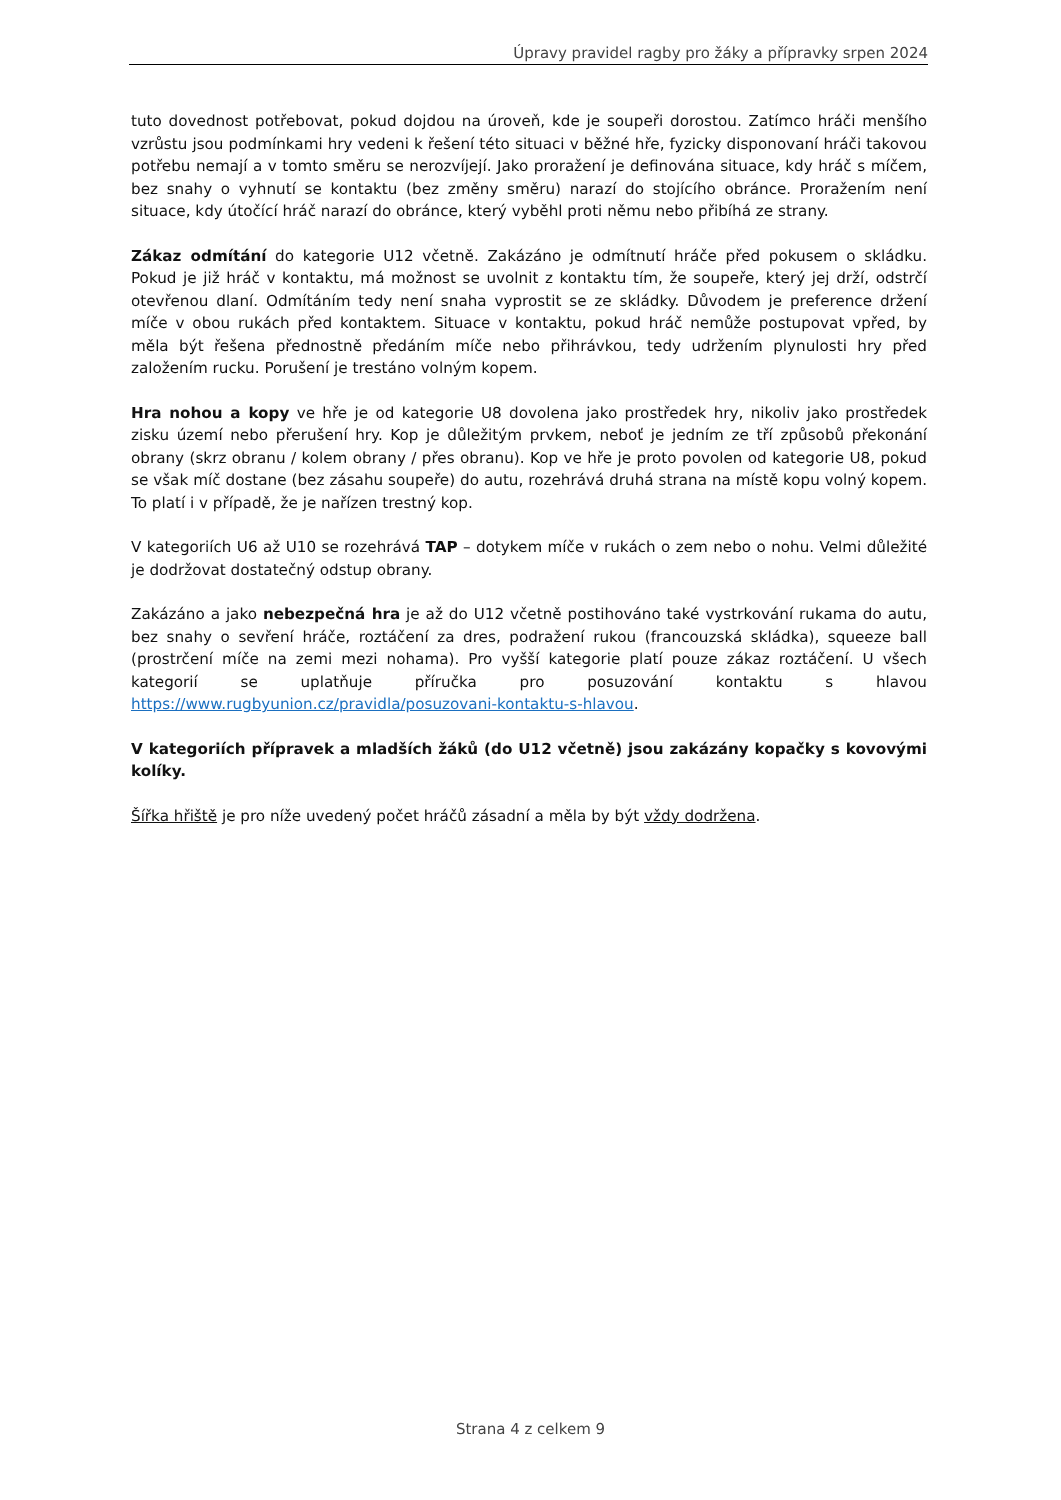Úpravy pravidel ragby pro žáky a přípravky srpen 2024
tuto dovednost potřebovat, pokud dojdou na úroveň, kde je soupeři dorostou. Zatímco hráči menšího vzrůstu jsou podmínkami hry vedeni k řešení této situaci v běžné hře, fyzicky disponovaní hráči takovou potřebu nemají a v tomto směru se nerozvíjejí. Jako proražení je definována situace, kdy hráč s míčem, bez snahy o vyhnutí se kontaktu (bez změny směru) narazí do stojícího obránce. Proražením není situace, kdy útočící hráč narazí do obránce, který vyběhl proti němu nebo přibíhá ze strany.
Zákaz odmítání do kategorie U12 včetně. Zakázáno je odmítnutí hráče před pokusem o skládku. Pokud je již hráč v kontaktu, má možnost se uvolnit z kontaktu tím, že soupeře, který jej drží, odstrčí otevřenou dlaní. Odmítáním tedy není snaha vyprostit se ze skládky. Důvodem je preference držení míče v obou rukách před kontaktem. Situace v kontaktu, pokud hráč nemůže postupovat vpřed, by měla být řešena přednostně předáním míče nebo přihrávkou, tedy udržením plynulosti hry před založením rucku. Porušení je trestáno volným kopem.
Hra nohou a kopy ve hře je od kategorie U8 dovolena jako prostředek hry, nikoliv jako prostředek zisku území nebo přerušení hry. Kop je důležitým prvkem, neboť je jedním ze tří způsobů překonání obrany (skrz obranu / kolem obrany / přes obranu). Kop ve hře je proto povolen od kategorie U8, pokud se však míč dostane (bez zásahu soupeře) do autu, rozehrává druhá strana na místě kopu volný kopem. To platí i v případě, že je nařízen trestný kop.
V kategoriích U6 až U10 se rozehrává TAP – dotykem míče v rukách o zem nebo o nohu. Velmi důležité je dodržovat dostatečný odstup obrany.
Zakázáno a jako nebezpečná hra je až do U12 včetně postihováno také vystrkování rukama do autu, bez snahy o sevření hráče, roztáčení za dres, podražení rukou (francouzská skládka), squeeze ball (prostrčení míče na zemi mezi nohama). Pro vyšší kategorie platí pouze zákaz roztáčení. U všech kategorií se uplatňuje příručka pro posuzování kontaktu s hlavou https://www.rugbyunion.cz/pravidla/posuzovani-kontaktu-s-hlavou.
V kategoriích přípravek a mladších žáků (do U12 včetně) jsou zakázány kopačky s kovovými kolíky.
Šířka hřiště je pro níže uvedený počet hráčů zásadní a měla by být vždy dodržena.
Strana 4 z celkem 9